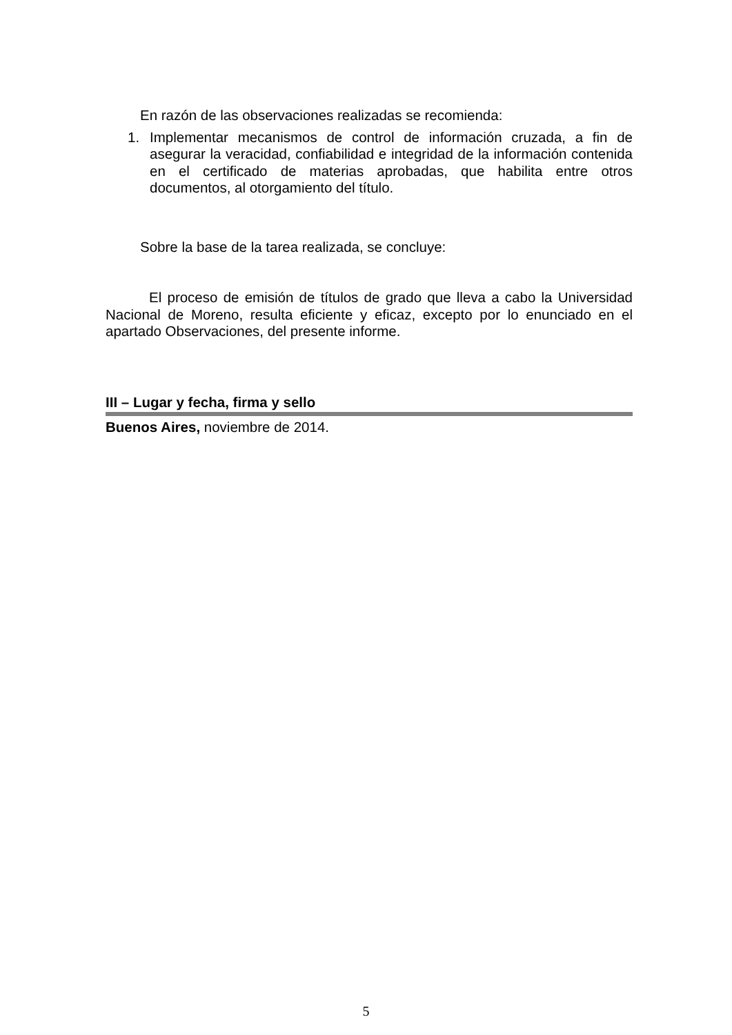En razón de las observaciones realizadas se recomienda:
1. Implementar mecanismos de control de información cruzada, a fin de asegurar la veracidad, confiabilidad e integridad de la información contenida en el certificado de materias aprobadas, que habilita entre otros documentos, al otorgamiento del título.
Sobre la base de la tarea realizada, se concluye:
El proceso de emisión de títulos de grado que lleva a cabo la Universidad Nacional de Moreno, resulta eficiente y eficaz, excepto por lo enunciado en el apartado Observaciones, del presente informe.
III – Lugar y fecha, firma y sello
Buenos Aires, noviembre de 2014.
5